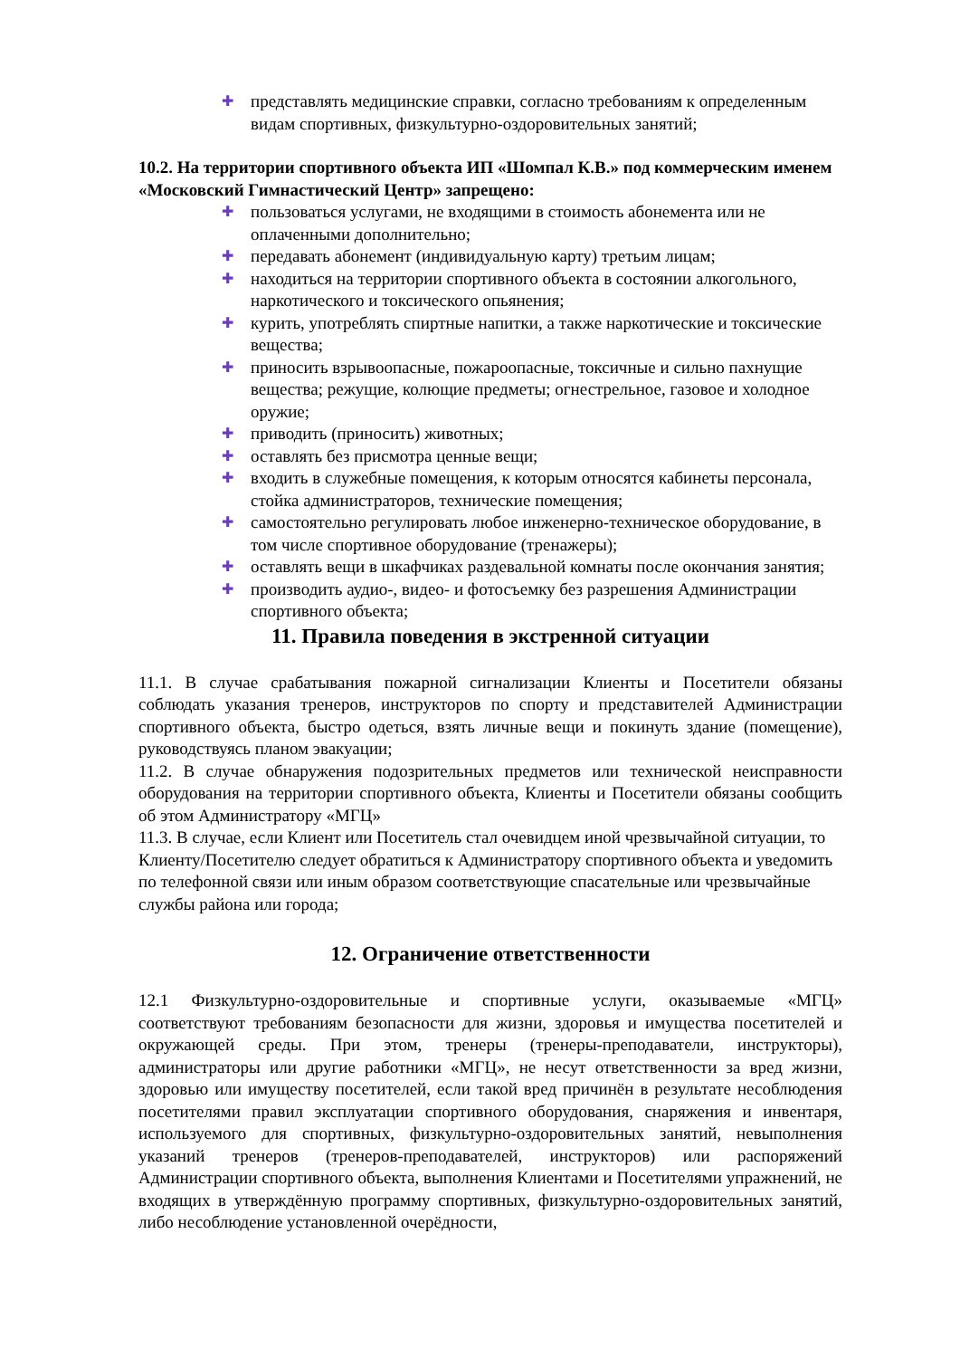✚ представлять медицинские справки, согласно требованиям к определенным видам спортивных, физкультурно-оздоровительных занятий;
10.2. На территории спортивного объекта ИП «Шомпал К.В.» под коммерческим именем «Московский Гимнастический Центр» запрещено:
✚ пользоваться услугами, не входящими в стоимость абонемента или не оплаченными дополнительно;
✚ передавать абонемент (индивидуальную карту) третьим лицам;
✚ находиться на территории спортивного объекта в состоянии алкогольного, наркотического и токсического опьянения;
✚ курить, употреблять спиртные напитки, а также наркотические и токсические вещества;
✚ приносить взрывоопасные, пожароопасные, токсичные и сильно пахнущие вещества; режущие, колющие предметы; огнестрельное, газовое и холодное оружие;
✚ приводить (приносить) животных;
✚ оставлять без присмотра ценные вещи;
✚ входить в служебные помещения, к которым относятся кабинеты персонала, стойка администраторов, технические помещения;
✚ самостоятельно регулировать любое инженерно-техническое оборудование, в том числе спортивное оборудование (тренажеры);
✚ оставлять вещи в шкафчиках раздевальной комнаты после окончания занятия;
✚ производить аудио-, видео- и фотосъемку без разрешения Администрации спортивного объекта;
11. Правила поведения в экстренной ситуации
11.1. В случае срабатывания пожарной сигнализации Клиенты и Посетители обязаны соблюдать указания тренеров, инструкторов по спорту и представителей Администрации спортивного объекта, быстро одеться, взять личные вещи и покинуть здание (помещение), руководствуясь планом эвакуации;
11.2. В случае обнаружения подозрительных предметов или технической неисправности оборудования на территории спортивного объекта, Клиенты и Посетители обязаны сообщить об этом Администратору «МГЦ»
11.3. В случае, если Клиент или Посетитель стал очевидцем иной чрезвычайной ситуации, то Клиенту/Посетителю следует обратиться к Администратору спортивного объекта и уведомить по телефонной связи или иным образом соответствующие спасательные или чрезвычайные службы района или города;
12. Ограничение ответственности
12.1 Физкультурно-оздоровительные и спортивные услуги, оказываемые «МГЦ» соответствуют требованиям безопасности для жизни, здоровья и имущества посетителей и окружающей среды. При этом, тренеры (тренеры-преподаватели, инструкторы), администраторы или другие работники «МГЦ», не несут ответственности за вред жизни, здоровью или имуществу посетителей, если такой вред причинён в результате несоблюдения посетителями правил эксплуатации спортивного оборудования, снаряжения и инвентаря, используемого для спортивных, физкультурно-оздоровительных занятий, невыполнения указаний тренеров (тренеров-преподавателей, инструкторов) или распоряжений Администрации спортивного объекта, выполнения Клиентами и Посетителями упражнений, не входящих в утверждённую программу спортивных, физкультурно-оздоровительных занятий, либо несоблюдение установленной очерёдности,